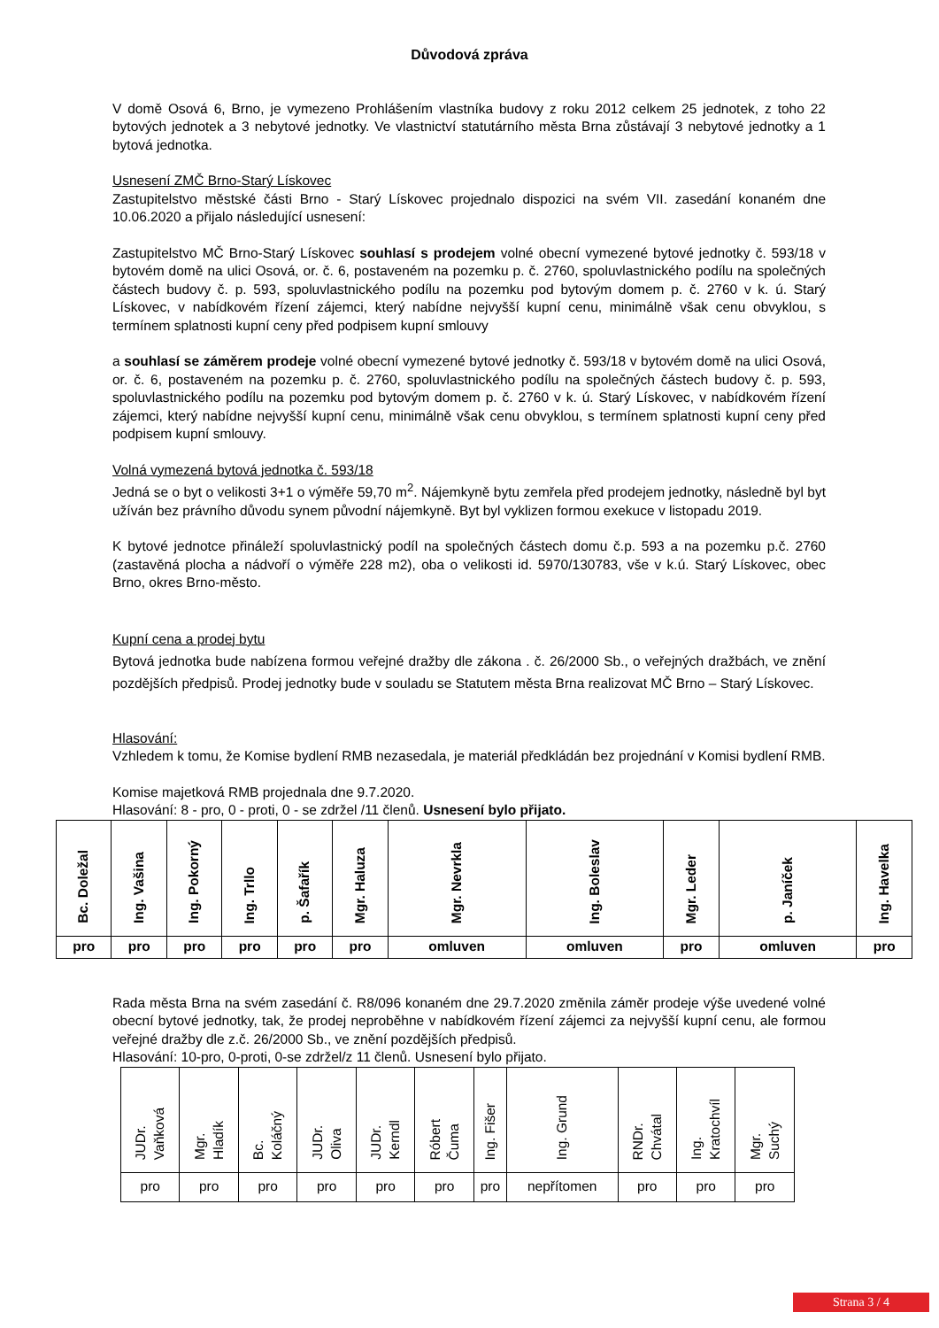Důvodová zpráva
V domě Osová 6, Brno, je vymezeno Prohlášením vlastníka budovy z roku 2012 celkem 25 jednotek, z toho 22 bytových jednotek a 3 nebytové jednotky. Ve vlastnictví statutárního města Brna zůstávají 3 nebytové jednotky a 1 bytová jednotka.
Usnesení ZMČ Brno-Starý Lískovec
Zastupitelstvo městské části Brno - Starý Lískovec projednalo dispozici na svém VII. zasedání konaném dne 10.06.2020 a přijalo následující usnesení:
Zastupitelstvo MČ Brno-Starý Lískovec souhlasí s prodejem volné obecní vymezené bytové jednotky č. 593/18 v bytovém domě na ulici Osová, or. č. 6, postaveném na pozemku p. č. 2760, spoluvlastnického podílu na společných částech budovy č. p. 593, spoluvlastnického podílu na pozemku pod bytovým domem p. č. 2760 v k. ú. Starý Lískovec, v nabídkovém řízení zájemci, který nabídne nejvyšší kupní cenu, minimálně však cenu obvyklou, s termínem splatnosti kupní ceny před podpisem kupní smlouvy
a souhlasí se záměrem prodeje volné obecní vymezené bytové jednotky č. 593/18 v bytovém domě na ulici Osová, or. č. 6, postaveném na pozemku p. č. 2760, spoluvlastnického podílu na společných částech budovy č. p. 593, spoluvlastnického podílu na pozemku pod bytovým domem p. č. 2760 v k. ú. Starý Lískovec, v nabídkovém řízení zájemci, který nabídne nejvyšší kupní cenu, minimálně však cenu obvyklou, s termínem splatnosti kupní ceny před podpisem kupní smlouvy.
Volná vymezená bytová jednotka č. 593/18
Jedná se o byt o velikosti 3+1 o výměře 59,70 m<sup>2</sup>. Nájemkyně bytu zemřela před prodejem jednotky, následně byl byt užíván bez právního důvodu synem původní nájemkyně. Byt byl vyklizen formou exekuce v listopadu 2019.
K bytové jednotce přináleží spoluvlastnický podíl na společných částech domu č.p. 593 a na pozemku p.č. 2760 (zastavěná plocha a nádvoří o výměře 228 m2), oba o velikosti id. 5970/130783, vše v k.ú. Starý Lískovec, obec Brno, okres Brno-město.
Kupní cena a prodej bytu
Bytová jednotka bude nabízena formou veřejné dražby dle zákona . č. 26/2000 Sb., o veřejných dražbách, ve znění pozdějších předpisů. Prodej jednotky bude v souladu se Statutem města Brna realizovat MČ Brno – Starý Lískovec.
Hlasování:
Vzhledem k tomu, že Komise bydlení RMB nezasedala, je materiál předkládán bez projednání v Komisi bydlení RMB.
Komise majetková RMB projednala dne 9.7.2020.
Hlasování: 8 - pro, 0 - proti, 0 - se zdržel /11 členů. Usnesení bylo přijato.
| Bc. Doležal | Ing. Vašina | Ing. Pokorný | Ing. Trllo | p. Šafařík | Mgr. Haluza | Mgr. Nevrkla | Ing. Boleslav | Mgr. Leder | p. Janíček | Ing. Havelka |
| pro | pro | pro | pro | pro | pro | omluven | omluven | pro | omluven | pro |
Rada města Brna na svém zasedání č. R8/096 konaném dne 29.7.2020 změnila záměr prodeje výše uvedené volné obecní bytové jednotky, tak, že prodej neproběhne v nabídkovém řízení zájemci za nejvyšší kupní cenu, ale formou veřejné dražby dle z.č. 26/2000 Sb., ve znění pozdějších předpisů.
Hlasování: 10-pro, 0-proti, 0-se zdržel/z 11 členů. Usnesení bylo přijato.
| JUDr. Vaňková | Mgr. Hladík | Bc. Koláčný | JUDr. Oliva | JUDr. Kerndl | Róbert Čuma | Ing. Fišer | Ing. Grund | RNDr. Chvátal | Ing. Kratochvíl | Mgr. Suchý |
| pro | pro | pro | pro | pro | pro | pro | nepřítomen | pro | pro | pro |
Strana 3 / 4